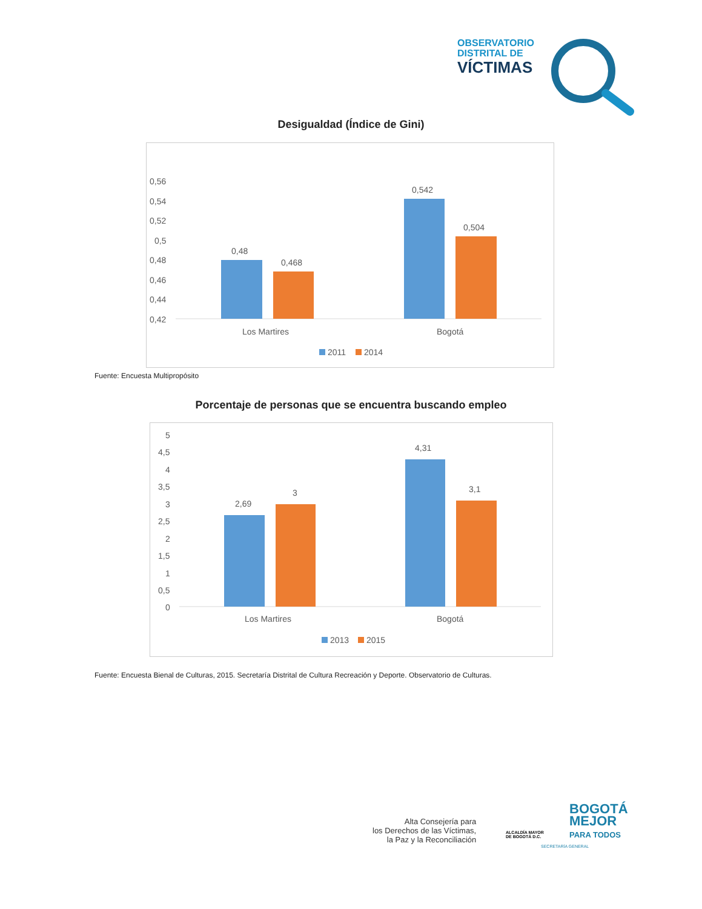OBSERVATORIO
DISTRITAL DE
VÍCTIMAS
Desigualdad (Índice de Gini)
0,56
0,54
0,52
0,5
0,48
0,46
0,44
0,42
0,48
0,468
0,542
0,504
Los Martires
Bogotá
2011
2014
Fuente: Encuesta Multipropósito
Porcentaje de personas que se encuentra buscando empleo
5
4,5
4
3,5
3
2,5
2
1,5
1
0,5
0
2,69
3
4,31
3,1
Los Martires
Bogotá
2013
2015
Fuente: Encuesta Bienal de Culturas, 2015. Secretaría Distrital de Cultura Recreación y Deporte. Observatorio de Culturas.
Alta Consejería para
los Derechos de las Víctimas,
la Paz y la Reconciliación
ALCALDÍA MAYOR
DE BOGOTÁ D.C.
BOGOTÁ
MEJOR
PARA TODOS
SECRETARÍA GENERAL